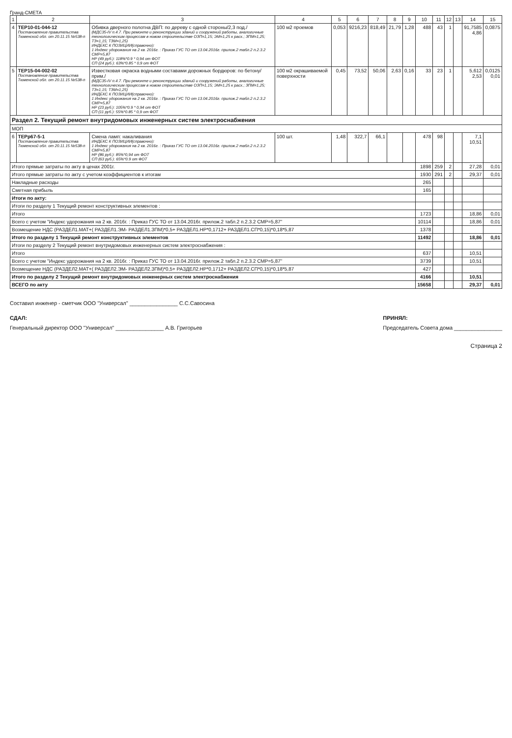Гранд-СМЕТА
| 1 | 2 | 3 | 4 | 5 | 6 | 7 | 8 | 9 | 10 | 11 | 12 | 13 | 14 | 15 |
| --- | --- | --- | --- | --- | --- | --- | --- | --- | --- | --- | --- | --- | --- | --- |
| 4 | ТЕР10-01-044-12 Постановление правительства Тюменской обл. от 20.11.15 №538-п | Обивка дверного полотна ДВП: по дереву с одной стороны/2,3 под./ (МДС35-IV п.4.7. При ремонте и реконструкции зданий и сооружений работы, аналогичные технологическим процессам в новом строительстве ОЗП=1,15; ЭМ=1,25 к расх.; ЗПМ=1,25; ТЗ=1,15; ТЗМ=1,25) ИНДЕКС К ПОЗИЦИИ(справочно): 1 Индекс удорожания на 2 кв. 2016г. : Приказ ГУС ТО от 13.04.2016г. прилож.2 табл.2 п.2.3.2 СМР=5,87 НР (49 руб.): 118%*0.9 * 0,94 от ФОТ СП (24 руб.): 63%*0.85 * 0,9 от ФОТ | 100 м2 проемов | 0,053 | 9216,23 | 818,49 | 21,79 | 1,28 | 488 | 43 | 1 | | 91,7585 4,86 | 0,0875 |
| 5 | ТЕР15-04-002-02 Постановление правительства Тюменской обл. от 20.11.15 №538-п | Известковая окраска водными составами дорожных бордюров: по бетону/прим./ (МДС35-IV п.4.7. При ремонте и реконструкции зданий и сооружений работы, аналогичные технологическим процессам в новом строительстве ОЗП=1,15; ЭМ=1,25 к расх.; ЗПМ=1,25; ТЗ=1,15; ТЗМ=1,25) ИНДЕКС К ПОЗИЦИИ(справочно): 1 Индекс удорожания на 2 кв. 2016г. : Приказ ГУС ТО от 13.04.2016г. прилож.2 табл.2 п.2.3.2 СМР=5,87 НР (23 руб.): 105%*0.9 * 0,94 от ФОТ СП (11 руб.): 55%*0.85 * 0,9 от ФОТ | 100 м2 окрашиваемой поверхности | 0,45 | 73,52 | 50,06 | 2,63 | 0,16 | 33 | 23 | 1 | | 5,612 2,53 | 0,0125 0,01 |
| Раздел 2. Текущий ремонт внутридомовых инженерных систем электроснабжения | | | | | | | | | | | | | | |
| МОП | | | | | | | | | | | | | | |
| 6 | ТЕРр67-5-1 Постановление правительства Тюменской обл. от 20.11.15 №538-п | Смена ламп: накаливания ИНДЕКС К ПОЗИЦИИ(справочно): 1 Индекс удорожания на 2 кв. 2016г. : Приказ ГУС ТО от 13.04.2016г. прилож.2 табл.2 п.2.3.2 СМР=5,87 НР (86 руб.): 85%*0,94 от ФОТ СП (63 руб.): 65%*0.9 от ФОТ | 100 шт. | 1,48 | 322,7 | 66,1 | | | 478 | 98 | | | 7,1 10,51 | |
| Итого прямые затраты по акту в ценах 2001г. | | | | | | | | | 1898 | 259 | 2 | | 27,28 | 0,01 |
| Итого прямые затраты по акту с учетом коэффициентов к итогам | | | | | | | | | 1930 | 291 | 2 | | 29,37 | 0,01 |
| Накладные расходы | | | | | | | | | 265 | | | | | |
| Сметная прибыль | | | | | | | | | 165 | | | | | |
| Итоги по акту: | | | | | | | | | | | | | | |
| Итоги по разделу 1 Текущий ремонт конструктивных элементов : | | | | | | | | | | | | | | |
| Итого | | | | | | | | | 1723 | | | | 18,86 | 0,01 |
| Всего с учетом "Индекс удорожания на 2 кв. 2016г. : Приказ ГУС ТО от 13.04.2016г. прилож.2 табл.2 п.2.3.2 СМР=5,87" | | | | | | | | | 10114 | | | | 18,86 | 0,01 |
| Возмещение НДС (РАЗДЕЛ1.МАТ+( РАЗДЕЛ1.ЭМ- РАЗДЕЛ1.ЗПМ)*0,5+ РАЗДЕЛ1.НР*0,1712+ РАЗДЕЛ1.СП*0,15)*0,18*5,87 | | | | | | | | | 1378 | | | | | |
| Итого по разделу 1 Текущий ремонт конструктивных элементов | | | | | | | | | 11492 | | | | 18,86 | 0,01 |
| Итоги по разделу 2 Текущий ремонт внутридомовых инженерных систем электроснабжения : | | | | | | | | | | | | | | |
| Итого | | | | | | | | | 637 | | | | 10,51 | |
| Всего с учетом "Индекс удорожания на 2 кв. 2016г. : Приказ ГУС ТО от 13.04.2016г. прилож.2 табл.2 п.2.3.2 СМР=5,87" | | | | | | | | | 3739 | | | | 10,51 | |
| Возмещение НДС (РАЗДЕЛ2.МАТ+( РАЗДЕЛ2.ЭМ- РАЗДЕЛ2.ЗПМ)*0,5+ РАЗДЕЛ2.НР*0,1712+ РАЗДЕЛ2.СП*0,15)*0,18*5,87 | | | | | | | | | 427 | | | | | |
| Итого по разделу 2 Текущий ремонт внутридомовых инженерных систем электроснабжения | | | | | | | | | 4166 | | | | 10,51 | |
| ВСЕГО по акту | | | | | | | | | 15658 | | | | 29,37 | 0,01 |
Составил инженер - сметчик ООО "Универсал" ________________ С.С.Савосина
СДАЛ:
Генеральный директор ООО "Универсал" ________________ А.В. Григорьев
ПРИНЯЛ:
Председатель Совета дома ________________
Страница 2